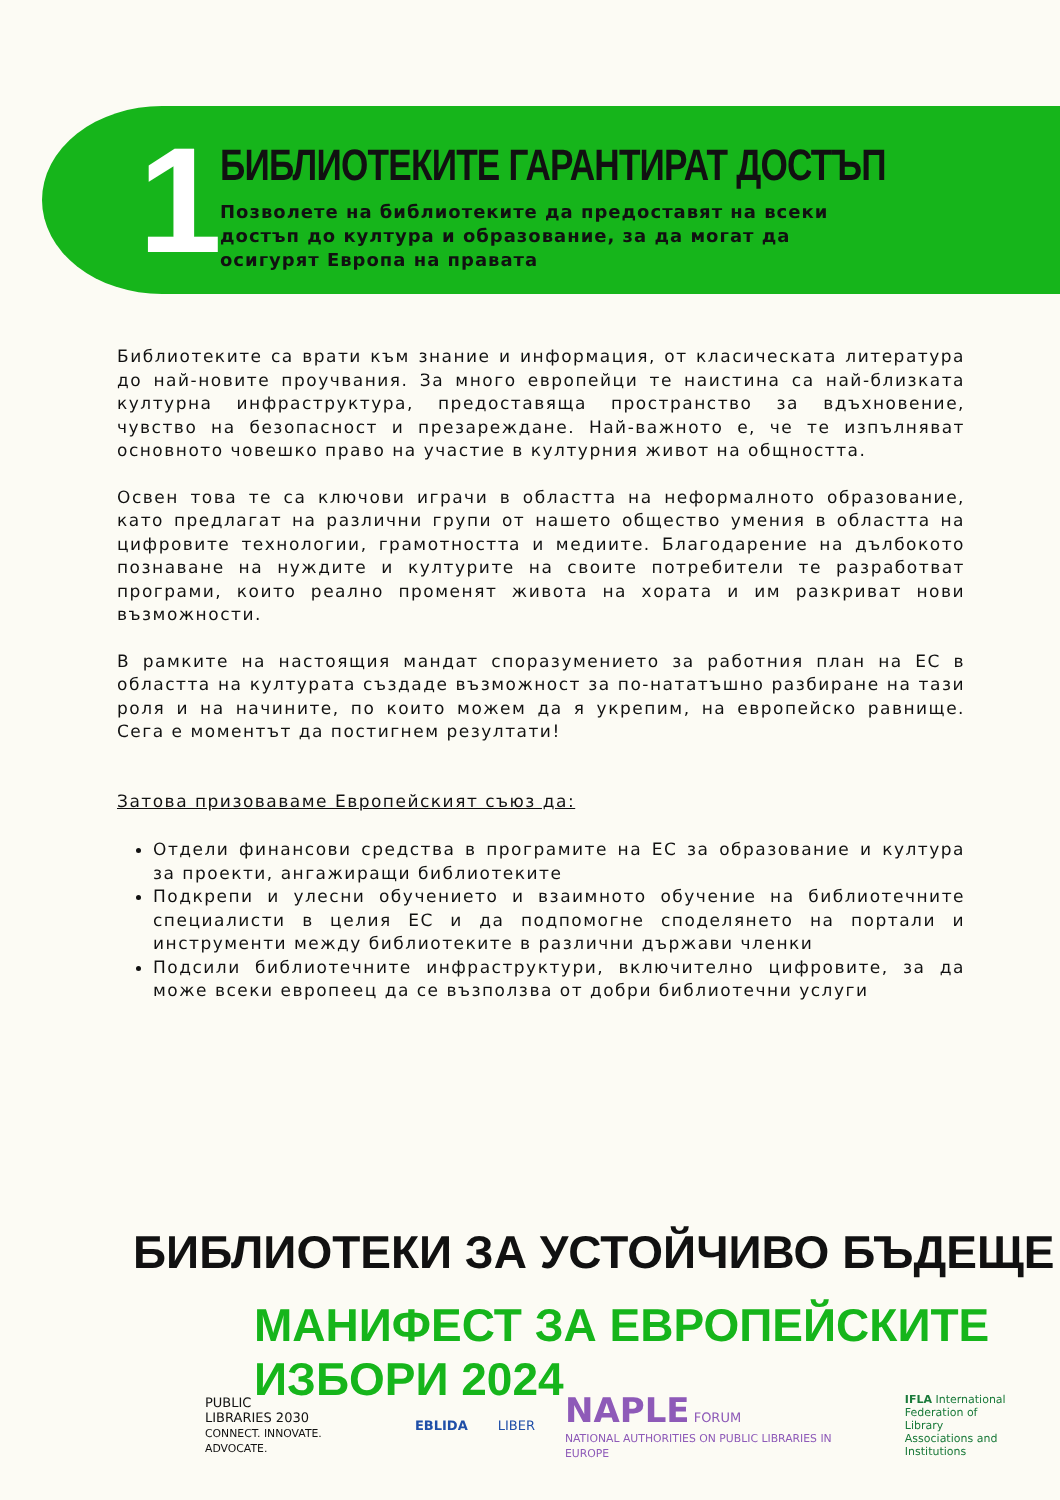1
БИБЛИОТЕКИТЕ ГАРАНТИРАТ ДОСТЪП
Позволете на библиотеките да предоставят на всеки
достъп до култура и образование, за да могат да
осигурят Европа на правата
Библиотеките са врати към знание и информация, от класическата литература до най-новите проучвания. За много европейци те наистина са най-близката културна инфраструктура, предоставяща пространство за вдъхновение, чувство на безопасност и презареждане. Най-важното е, че те изпълняват основното човешко право на участие в културния живот на общността.
Освен това те са ключови играчи в областта на неформалното образование, като предлагат на различни групи от нашето общество умения в областта на цифровите технологии, грамотността и медиите. Благодарение на дълбокото познаване на нуждите и културите на своите потребители те разработват програми, които реално променят живота на хората и им разкриват нови възможности.
В рамките на настоящия мандат споразумението за работния план на ЕС в областта на културата създаде възможност за по-нататъшно разбиране на тази роля и на начините, по които можем да я укрепим, на европейско равнище. Сега е моментът да постигнем резултати!
Затова призоваваме Европейският съюз да:
Отдели финансови средства в програмите на ЕС за образование и култура за проекти, ангажиращи библиотеките
Подкрепи и улесни обучението и взаимното обучение на библиотечните специалисти в целия ЕС и да подпомогне споделянето на портали и инструменти между библиотеките в различни държави членки
Подсили библиотечните инфраструктури, включително цифровите, за да може всеки европеец да се възползва от добри библиотечни услуги
БИБЛИОТЕКИ ЗА УСТОЙЧИВО БЪДЕЩЕ
МАНИФЕСТ ЗА ЕВРОПЕЙСКИТЕ ИЗБОРИ 2024
PUBLIC
LIBRARIES 2030
CONNECT. INNOVATE. ADVOCATE.
EBLIDA LIBER
NAPLE FORUM
NATIONAL AUTHORITIES ON PUBLIC LIBRARIES IN EUROPE
IFLA International
Federation of
Library
Associations and Institutions